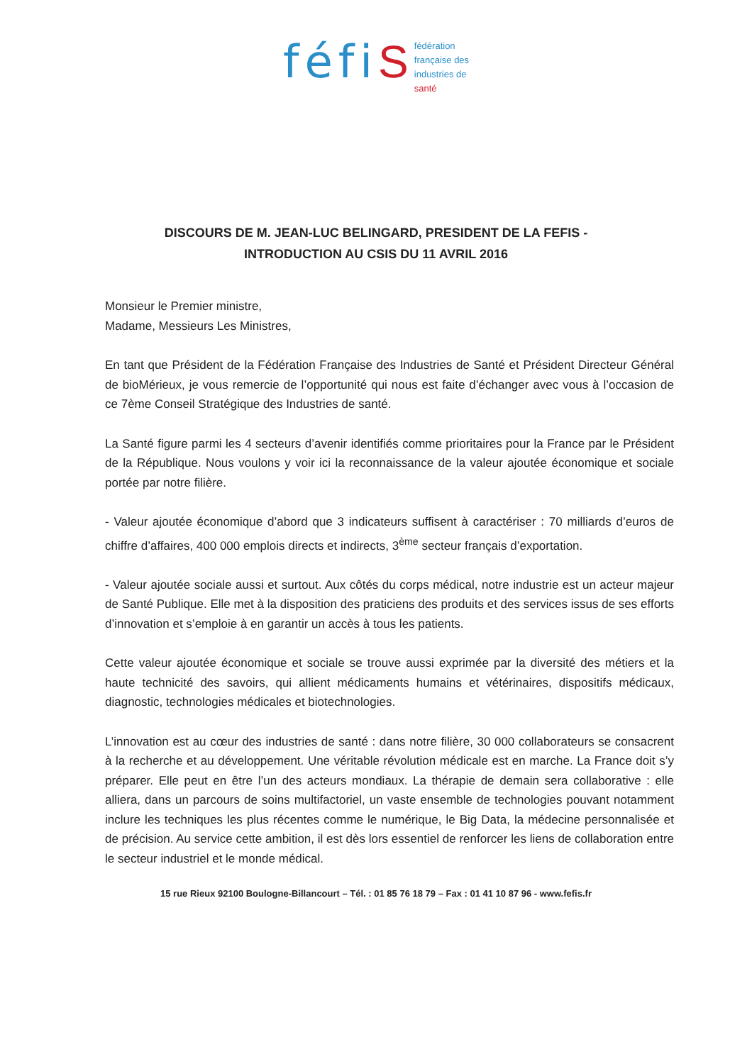féfi S
fédération
française des
industries de
santé
DISCOURS DE M. JEAN-LUC BELINGARD, PRESIDENT DE LA FEFIS -
INTRODUCTION AU CSIS DU 11 AVRIL 2016
Monsieur le Premier ministre,
Madame, Messieurs Les Ministres,
En tant que Président de la Fédération Française des Industries de Santé et Président Directeur Général de bioMérieux, je vous remercie de l’opportunité qui nous est faite d’échanger avec vous à l’occasion de ce 7ème Conseil Stratégique des Industries de santé.
La Santé figure parmi les 4 secteurs d’avenir identifiés comme prioritaires pour la France par le Président de la République. Nous voulons y voir ici la reconnaissance de la valeur ajoutée économique et sociale portée par notre filière.
- Valeur ajoutée économique d’abord que 3 indicateurs suffisent à caractériser : 70 milliards d’euros de chiffre d’affaires, 400 000 emplois directs et indirects, 3<sup>ème</sup> secteur français d’exportation.
- Valeur ajoutée sociale aussi et surtout. Aux côtés du corps médical, notre industrie est un acteur majeur de Santé Publique. Elle met à la disposition des praticiens des produits et des services issus de ses efforts d’innovation et s’emploie à en garantir un accès à tous les patients.
Cette valeur ajoutée économique et sociale se trouve aussi exprimée par la diversité des métiers et la haute technicité des savoirs, qui allient médicaments humains et vétérinaires, dispositifs médicaux, diagnostic, technologies médicales et biotechnologies.
L’innovation est au cœur des industries de santé : dans notre filière, 30 000 collaborateurs se consacrent à la recherche et au développement. Une véritable révolution médicale est en marche. La France doit s’y préparer. Elle peut en être l’un des acteurs mondiaux. La thérapie de demain sera collaborative : elle alliera, dans un parcours de soins multifactoriel, un vaste ensemble de technologies pouvant notamment inclure les techniques les plus récentes comme le numérique, le Big Data, la médecine personnalisée et de précision. Au service cette ambition, il est dès lors essentiel de renforcer les liens de collaboration entre le secteur industriel et le monde médical.
15 rue Rieux 92100 Boulogne-Billancourt – Tél. : 01 85 76 18 79 – Fax : 01 41 10 87 96 - www.fefis.fr